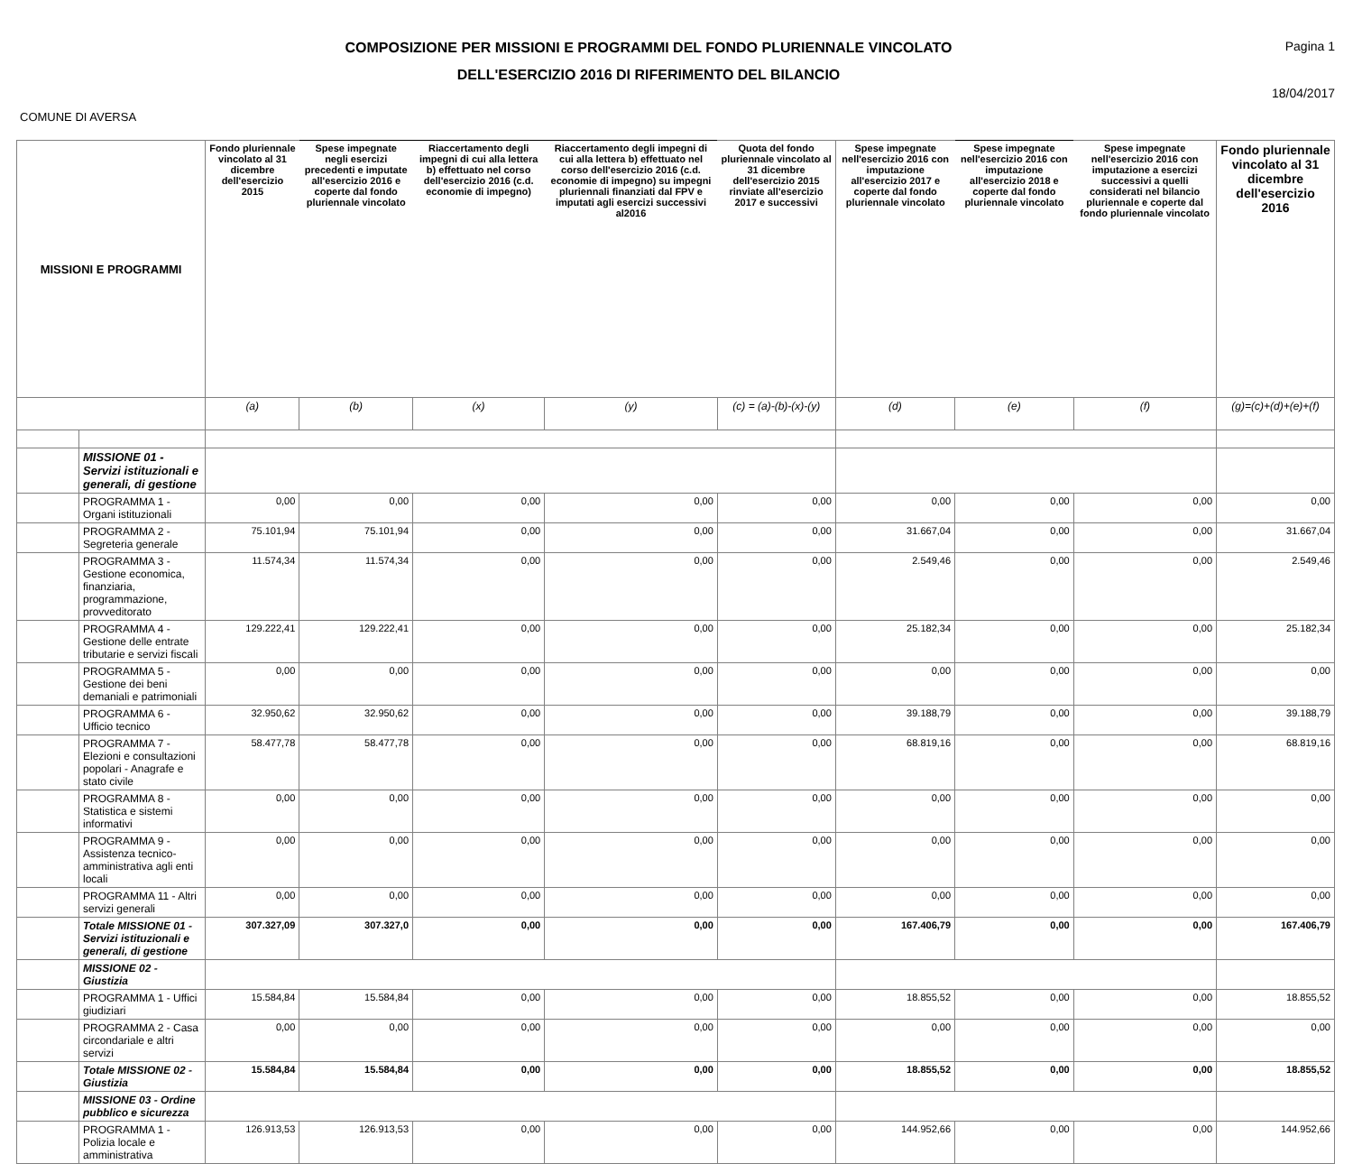COMPOSIZIONE PER MISSIONI E PROGRAMMI DEL FONDO PLURIENNALE VINCOLATO
DELL'ESERCIZIO 2016 DI RIFERIMENTO DEL BILANCIO
Pagina 1
18/04/2017
COMUNE DI AVERSA
| MISSIONI E PROGRAMMI | | Fondo pluriennale vincolato al 31 dicembre dell'esercizio 2015 | Spese impegnate negli esercizi precedenti e imputate all'esercizio 2016 e coperte dal fondo pluriennale vincolato | Riaccertamento degli impegni di cui alla lettera b) effettuato nel corso dell'esercizio 2016 (c.d. economie di impegno) | Riaccertamento degli impegni di cui alla lettera b) effettuato nel corso dell'esercizio 2016 (c.d. economie di impegno) su impegni pluriennali finanziati dal FPV e imputati agli esercizi successivi al2016 | Quota del fondo pluriennale vincolato al 31 dicembre dell'esercizio 2015 rinviate all'esercizio 2017 e successivi | Spese impegnate nell'esercizio 2016 con imputazione all'esercizio 2017 e coperte dal fondo pluriennale vincolato | Spese impegnate nell'esercizio 2016 con imputazione all'esercizio 2018 e coperte dal fondo pluriennale vincolato | Spese impegnate nell'esercizio 2016 con imputazione a esercizi successivi a quelli considerati nel bilancio pluriennale e coperte dal fondo pluriennale vincolato | Fondo pluriennale vincolato al 31 dicembre dell'esercizio 2016 |
| --- | --- | --- | --- | --- | --- | --- | --- | --- | --- | --- |
| | | (a) | (b) | (x) | (y) | (c) = (a)-(b)-(x)-(y) | (d) | (e) | (f) | (g)=(c)+(d)+(e)+(f) |
| | MISSIONE 01 - Servizi istituzionali e generali, di gestione | | | | | | | | | |
| | PROGRAMMA 1 - Organi istituzionali | 0,00 | 0,00 | 0,00 | 0,00 | 0,00 | 0,00 | 0,00 | 0,00 | 0,00 |
| | PROGRAMMA 2 - Segreteria generale | 75.101,94 | 75.101,94 | 0,00 | 0,00 | 0,00 | 31.667,04 | 0,00 | 0,00 | 31.667,04 |
| | PROGRAMMA 3 - Gestione economica, finanziaria, programmazione, provveditorato | 11.574,34 | 11.574,34 | 0,00 | 0,00 | 0,00 | 2.549,46 | 0,00 | 0,00 | 2.549,46 |
| | PROGRAMMA 4 - Gestione delle entrate tributarie e servizi fiscali | 129.222,41 | 129.222,41 | 0,00 | 0,00 | 0,00 | 25.182,34 | 0,00 | 0,00 | 25.182,34 |
| | PROGRAMMA 5 - Gestione dei beni demaniali e patrimoniali | 0,00 | 0,00 | 0,00 | 0,00 | 0,00 | 0,00 | 0,00 | 0,00 | 0,00 |
| | PROGRAMMA 6 - Ufficio tecnico | 32.950,62 | 32.950,62 | 0,00 | 0,00 | 0,00 | 39.188,79 | 0,00 | 0,00 | 39.188,79 |
| | PROGRAMMA 7 - Elezioni e consultazioni popolari - Anagrafe e stato civile | 58.477,78 | 58.477,78 | 0,00 | 0,00 | 0,00 | 68.819,16 | 0,00 | 0,00 | 68.819,16 |
| | PROGRAMMA 8 - Statistica e sistemi informativi | 0,00 | 0,00 | 0,00 | 0,00 | 0,00 | 0,00 | 0,00 | 0,00 | 0,00 |
| | PROGRAMMA 9 - Assistenza tecnico-amministrativa agli enti locali | 0,00 | 0,00 | 0,00 | 0,00 | 0,00 | 0,00 | 0,00 | 0,00 | 0,00 |
| | PROGRAMMA 11 - Altri servizi generali | 0,00 | 0,00 | 0,00 | 0,00 | 0,00 | 0,00 | 0,00 | 0,00 | 0,00 |
| | Totale MISSIONE 01 - Servizi istituzionali e generali, di gestione | 307.327,09 | 307.327,0 | 0,00 | 0,00 | 0,00 | 167.406,79 | 0,00 | 0,00 | 167.406,79 |
| | MISSIONE 02 - Giustizia | | | | | | | | | |
| | PROGRAMMA 1 - Uffici giudiziari | 15.584,84 | 15.584,84 | 0,00 | 0,00 | 0,00 | 18.855,52 | 0,00 | 0,00 | 18.855,52 |
| | PROGRAMMA 2 - Casa circondariale e altri servizi | 0,00 | 0,00 | 0,00 | 0,00 | 0,00 | 0,00 | 0,00 | 0,00 | 0,00 |
| | Totale MISSIONE 02 - Giustizia | 15.584,84 | 15.584,84 | 0,00 | 0,00 | 0,00 | 18.855,52 | 0,00 | 0,00 | 18.855,52 |
| | MISSIONE 03 - Ordine pubblico e sicurezza | | | | | | | | | |
| | PROGRAMMA 1 - Polizia locale e amministrativa | 126.913,53 | 126.913,53 | 0,00 | 0,00 | 0,00 | 144.952,66 | 0,00 | 0,00 | 144.952,66 |